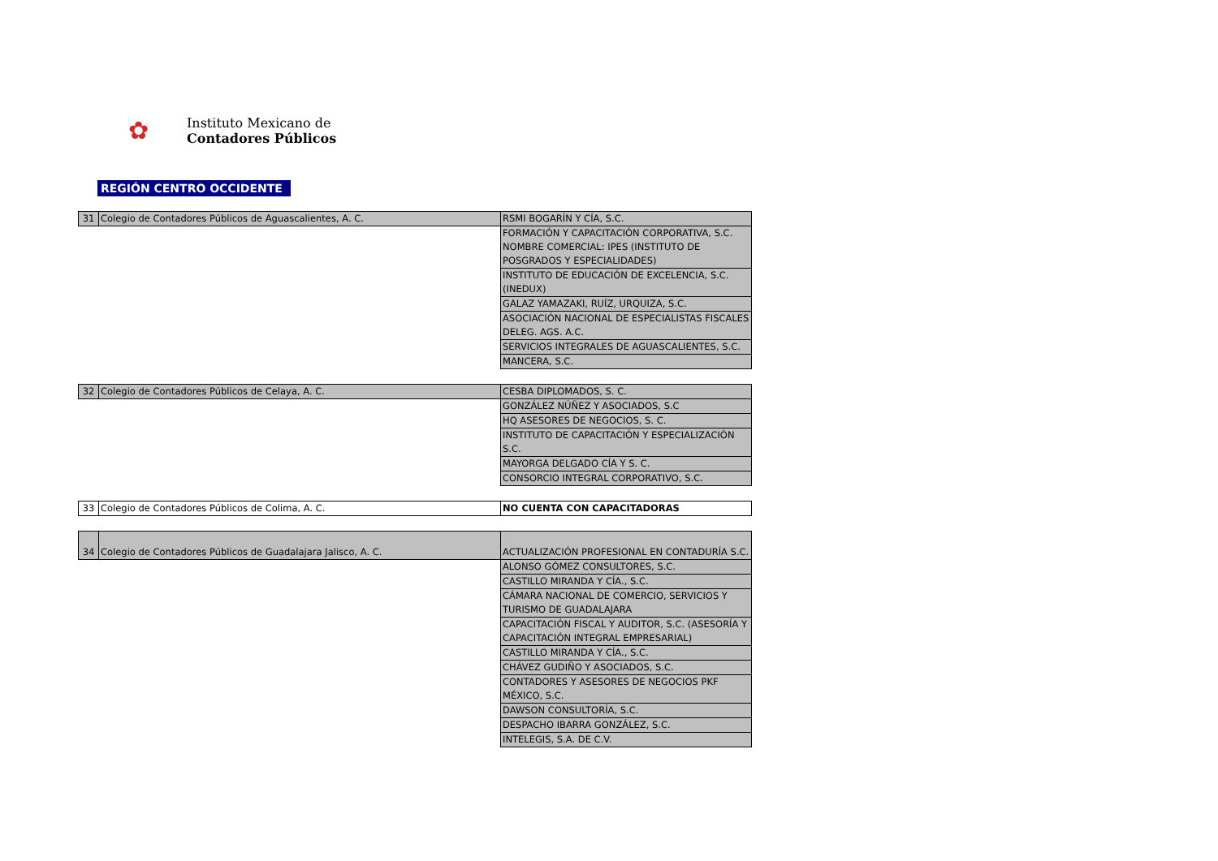✿
Instituto Mexicano de
Contadores Públicos
REGIÓN CENTRO OCCIDENTE
| 31 | Colegio de Contadores Públicos de Aguascalientes, A. C. | RSMI BOGARÍN Y CÍA, S.C. |
| | | FORMACIÓN Y CAPACITACIÓN CORPORATIVA, S.C. NOMBRE COMERCIAL: IPES (INSTITUTO DE POSGRADOS Y ESPECIALIDADES) |
| | | INSTITUTO DE EDUCACIÓN DE EXCELENCIA, S.C. (INEDUX) |
| | | GALAZ YAMAZAKI, RUÍZ, URQUIZA, S.C. |
| | | ASOCIACIÓN NACIONAL DE ESPECIALISTAS FISCALES DELEG. AGS. A.C. |
| | | SERVICIOS INTEGRALES DE AGUASCALIENTES, S.C. |
| | | MANCERA, S.C. |
| 32 | Colegio de Contadores Públicos de Celaya, A. C. | CESBA DIPLOMADOS, S. C. |
| | | GONZÁLEZ NÚÑEZ Y ASOCIADOS, S.C |
| | | HQ ASESORES DE NEGOCIOS, S. C. |
| | | INSTITUTO DE CAPACITACIÓN Y ESPECIALIZACIÓN S.C. |
| | | MAYORGA DELGADO CÍA Y S. C. |
| | | CONSORCIO INTEGRAL CORPORATIVO, S.C. |
| 33 | Colegio de Contadores Públicos de Colima, A. C. | NO CUENTA CON CAPACITADORAS |
| 34 | Colegio de Contadores Públicos de Guadalajara Jalisco, A. C. | ACTUALIZACIÓN PROFESIONAL EN CONTADURÍA S.C. |
| | | ALONSO GÓMEZ CONSULTORES, S.C. |
| | | CASTILLO MIRANDA Y CÍA., S.C. |
| | | CÁMARA NACIONAL DE COMERCIO, SERVICIOS Y TURISMO DE GUADALAJARA |
| | | CAPACITACIÓN FISCAL Y AUDITOR, S.C. (ASESORÍA Y CAPACITACIÓN INTEGRAL EMPRESARIAL) |
| | | CASTILLO MIRANDA Y CÍA., S.C. |
| | | CHÁVEZ GUDIÑO Y ASOCIADOS, S.C. |
| | | CONTADORES Y ASESORES DE NEGOCIOS PKF MÉXICO, S.C. |
| | | DAWSON CONSULTORÍA, S.C. |
| | | DESPACHO IBARRA GONZÁLEZ, S.C. |
| | | INTELEGIS, S.A. DE C.V. |